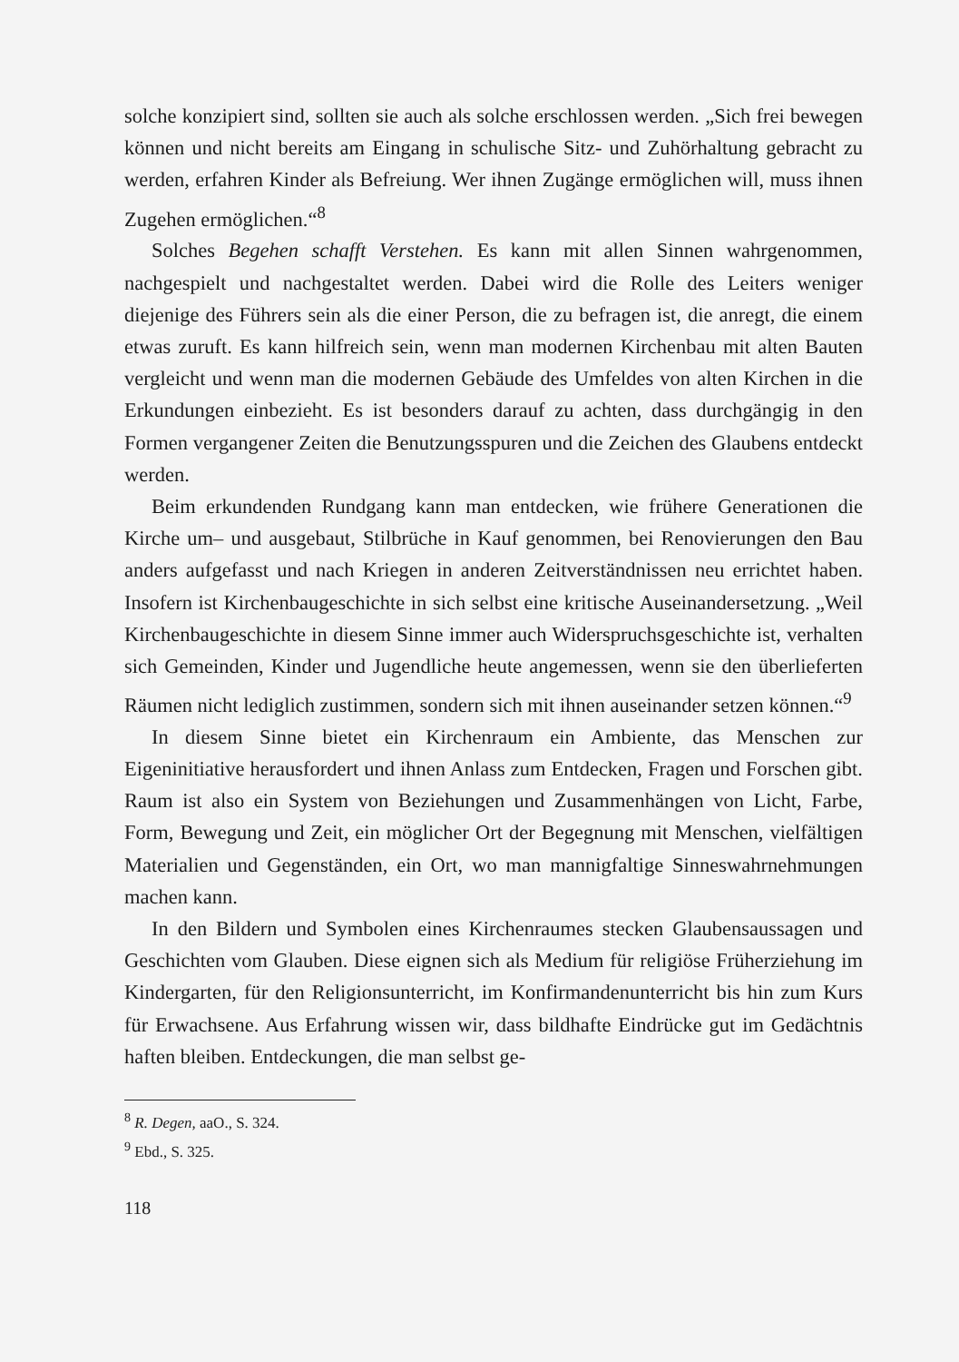solche konzipiert sind, sollten sie auch als solche erschlossen werden. „Sich frei bewegen können und nicht bereits am Eingang in schulische Sitz- und Zuhörhaltung gebracht zu werden, erfahren Kinder als Befreiung. Wer ihnen Zugänge ermöglichen will, muss ihnen Zugehen ermöglichen.“<sup>8</sup>
Solches Begehen schafft Verstehen. Es kann mit allen Sinnen wahrgenommen, nachgespielt und nachgestaltet werden. Dabei wird die Rolle des Leiters weniger diejenige des Führers sein als die einer Person, die zu befragen ist, die anregt, die einem etwas zuruft. Es kann hilfreich sein, wenn man modernen Kirchenbau mit alten Bauten vergleicht und wenn man die modernen Gebäude des Umfeldes von alten Kirchen in die Erkundungen einbezieht. Es ist besonders darauf zu achten, dass durchgängig in den Formen vergangener Zeiten die Benutzungsspuren und die Zeichen des Glaubens entdeckt werden.
Beim erkundenden Rundgang kann man entdecken, wie frühere Generationen die Kirche um– und ausgebaut, Stilbrüche in Kauf genommen, bei Renovierungen den Bau anders aufgefasst und nach Kriegen in anderen Zeitverständnissen neu errichtet haben. Insofern ist Kirchenbaugeschichte in sich selbst eine kritische Auseinandersetzung. „Weil Kirchenbaugeschichte in diesem Sinne immer auch Widerspruchsgeschichte ist, verhalten sich Gemeinden, Kinder und Jugendliche heute angemessen, wenn sie den überlieferten Räumen nicht lediglich zustimmen, sondern sich mit ihnen auseinander setzen können.“<sup>9</sup>
In diesem Sinne bietet ein Kirchenraum ein Ambiente, das Menschen zur Eigeninitiative herausfordert und ihnen Anlass zum Entdecken, Fragen und Forschen gibt. Raum ist also ein System von Beziehungen und Zusammenhängen von Licht, Farbe, Form, Bewegung und Zeit, ein möglicher Ort der Begegnung mit Menschen, vielfältigen Materialien und Gegenständen, ein Ort, wo man mannigfaltige Sinneswahrnehmungen machen kann.
In den Bildern und Symbolen eines Kirchenraumes stecken Glaubensaussagen und Geschichten vom Glauben. Diese eignen sich als Medium für religiöse Früherziehung im Kindergarten, für den Religionsunterricht, im Konfirmandenunterricht bis hin zum Kurs für Erwachsene. Aus Erfahrung wissen wir, dass bildhafte Eindrücke gut im Gedächtnis haften bleiben. Entdeckungen, die man selbst ge-
<sup>8</sup> R. Degen, aaO., S. 324.
<sup>9</sup> Ebd., S. 325.
118